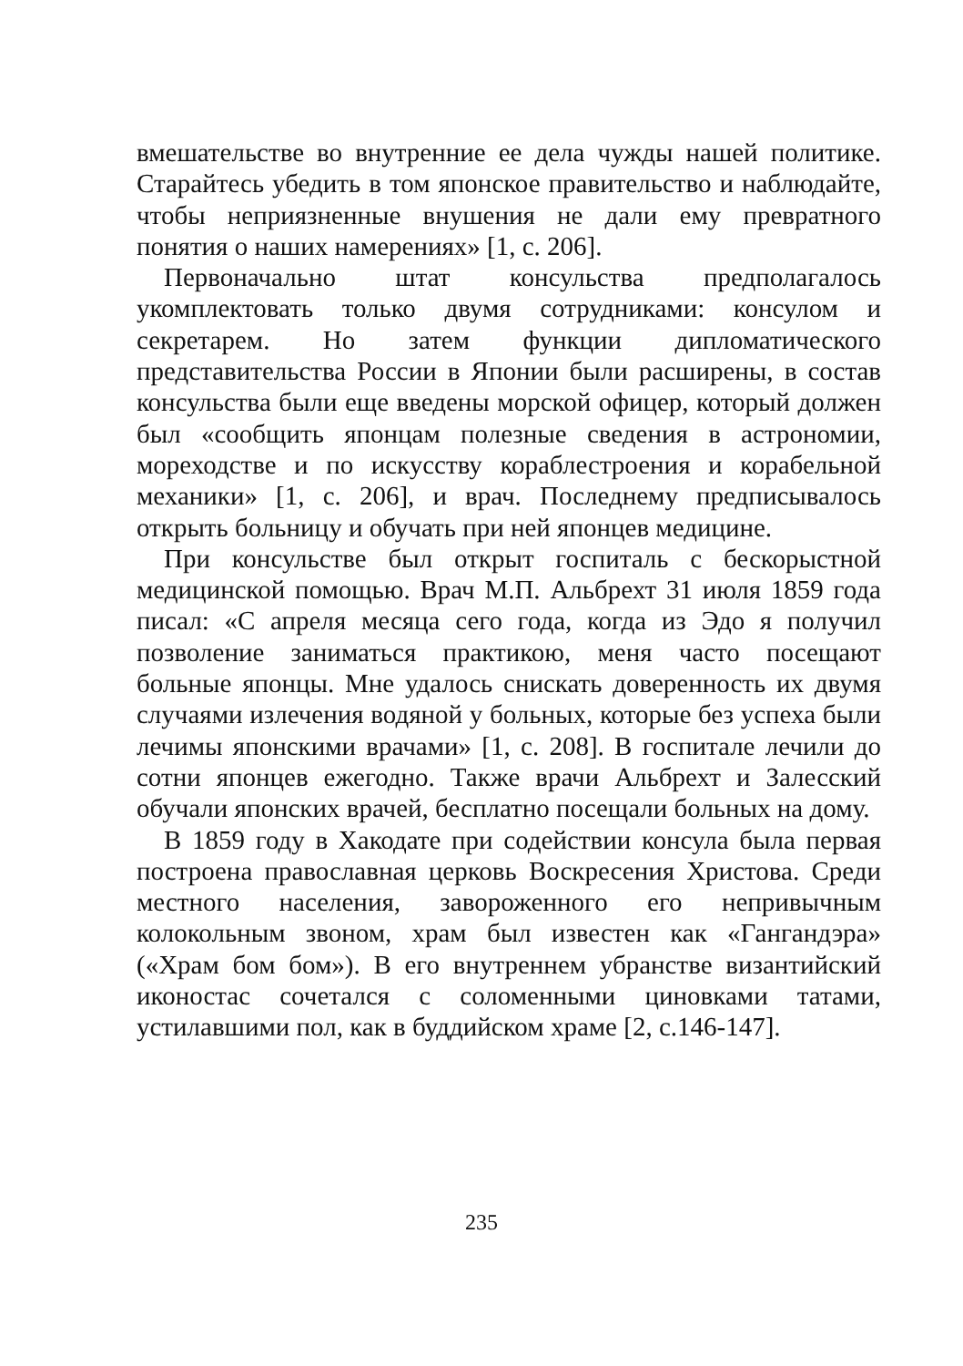вмешательстве во внутренние ее дела чужды нашей политике. Старайтесь убедить в том японское правительство и наблюдайте, чтобы неприязненные внушения не дали ему превратного понятия о наших намерениях» [1, с. 206].
Первоначально штат консульства предполагалось укомплектовать только двумя сотрудниками: консулом и секретарем. Но затем функции дипломатического представительства России в Японии были расширены, в состав консульства были еще введены морской офицер, который должен был «сообщить японцам полезные сведения в астрономии, мореходстве и по искусству кораблестроения и корабельной механики» [1, с. 206], и врач. Последнему предписывалось открыть больницу и обучать при ней японцев медицине.
При консульстве был открыт госпиталь с бескорыстной медицинской помощью. Врач М.П. Альбрехт 31 июля 1859 года писал: «С апреля месяца сего года, когда из Эдо я получил позволение заниматься практикою, меня часто посещают больные японцы. Мне удалось снискать доверенность их двумя случаями излечения водяной у больных, которые без успеха были лечимы японскими врачами» [1, с. 208]. В госпитале лечили до сотни японцев ежегодно. Также врачи Альбрехт и Залесский обучали японских врачей, бесплатно посещали больных на дому.
В 1859 году в Хакодате при содействии консула была первая построена православная церковь Воскресения Христова. Среди местного населения, завороженного его непривычным колокольным звоном, храм был известен как «Гангандэра» («Храм бом бом»). В его внутреннем убранстве византийский иконостас сочетался с соломенными циновками татами, устилавшими пол, как в буддийском храме [2, с.146-147].
235